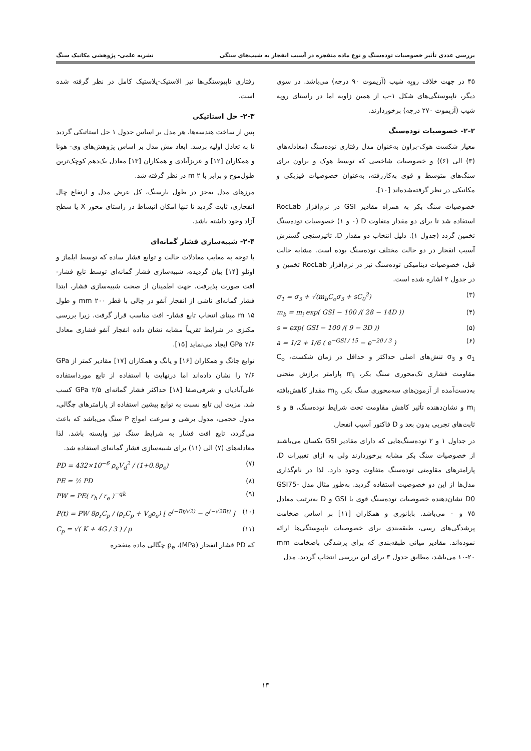بررسی عددی تأثیر خصوصیات توده‌سنگ و نوع ماده منفجره در آسیب انفجار به شیب‌های سنگی نشریه علمی- پژوهشی مکانیک سنگ
۴۵ در جهت خلاف رویِه شیب (آزیموت ۹۰ درجه) می‌باشد. در سوی دیگر، ناپیوستگی‌های شکل ۱-ب از همین زاویه اما در راستای رویِه شیب (آزیموت ۲۷۰ درجه) برخوردارند.
۲-۲- خصوصیات توده‌سنگ
معیار شکست هوک-براون به‌عنوان مدل رفتاری توده‌سنگ (معادله‌های (۳) الی (۶)) و خصوصیات شاخصی که توسط هوک و براون برای سنگ‌های متوسط و قوی به‌کاررفته، به‌عنوان خصوصیات فیزیکی و مکانیکی در نظر گرفته‌شده‌اند [۱۰].
خصوصیات سنگ بکر به همراه مقادیر GSI در نرم‌افزار RocLab استفاده شد تا برای دو مقدار متفاوت D (۰ و ۱) خصوصیات توده‌سنگ تخمین گردد (جدول ۱). دلیل انتخاب دو مقدار D، تاثیرسنجی گسترش آسیب انفجار در دو حالت مختلف توده‌سنگ بوده است. مشابه حالت قبل، خصوصیات دینامیکی توده‌سنگ نیز در نرم‌افزار RocLab تخمین و در جدول ۲ اشاره شده است.
σ<sub>1</sub> = σ<sub>3</sub> + √(m<sub>b</sub>C<sub>o</sub>σ<sub>3</sub> + sC<sub>0</sub><sup>2</sup>) (۳)
m<sub>b</sub> = m<sub>i</sub> exp( GSI − 100 /( 28 − 14D )) (۴)
s = exp( GSI − 100 /( 9 − 3D )) (۵)
a = 1/2 + 1/6 ( e<sup>−GSI / 15</sup> − e<sup>−20 / 3</sup> ) (۶)
σ<sub>1</sub> و σ<sub>3</sub> تنش‌های اصلی حداکثر و حداقل در زمان شکست، C<sub>o</sub> مقاومت فشاری تک‌محوری سنگ بکر، m<sub>i</sub> پارامتر برازش منحنی به‌دست‌آمده از آزمون‌های سه‌محوری سنگ بکر، m<sub>b</sub> مقدار کاهش‌یافته m<sub>i</sub> و نشان‌دهنده تأثیر کاهش مقاومت تحت شرایط توده‌سنگ، a و s ثابت‌های تجربی بدون بعد و D فاکتور آسیب انفجار.
در جداول ۱ و ۲ توده‌سنگ‌هایی که دارای مقادیر GSI یکسان می‌باشند از خصوصیات سنگ بکر مشابه برخوردارند ولی به ازای تغییرات D، پارامترهای مقاومتی توده‌سنگ متفاوت وجود دارد. لذا در نام‌گذاری مدل‌ها از این دو خصوصیت استفاده گردید. به‌طور مثال مدل GSI75-D0 نشان‌دهنده خصوصیات توده‌سنگ قوی با GSI و D به‌ترتیب معادل ۷۵ و ۰ می‌باشد. بابانوری و همکاران [۱۱] بر اساس ضخامت پرشدگی‌های رسی، طبقه‌بندی برای خصوصیات ناپیوستگی‌ها ارائه نموده‌اند. مقادیر میانی طبقه‌بندی که برای پرشدگی باضخامت mm ۱۰-۲۰ می‌باشد، مطابق جدول ۳ برای این بررسی انتخاب گردید. مدل
رفتاری ناپیوستگی‌ها نیز الاستیک-پلاستیک کامل در نظر گرفته شده است.
۲-۳- حل استاتیکی
پس از ساخت هندسه‌ها، هر مدل بر اساس جدول ۱ حل استاتیکی گردید تا به تعادل اولیه برسد. ابعاد مش مدل بر اساس پژوهش‌های وی- هونا و همکاران [۱۲] و عزیزآبادی و همکاران [۱۳] معادل یک‌دهم کوچک‌ترین طول‌موج و برابر با m ۲ در نظر گرفته شد.
مرزهای مدل به‌جز در طول بارسنگ، کل عرض مدل و ارتفاع چال انفجاری، ثابت گردید تا تنها امکان انبساط در راستای محور X یا سطح آزاد وجود داشته باشد.
۲-۴- شبیه‌سازی فشار گمانه‌ای
با توجه به معایب معادلات حالت و توابع فشار ساده که توسط ایلماز و اونلو [۱۴] بیان گردیده، شبیه‌سازی فشار گمانه‌ای توسط تابع فشار- افت صورت پذیرفت. جهت اطمینان از صحت شبیه‌سازی فشار، ابتدا فشار گمانه‌ای ناشی از انفجار آنفو در چالی با قطر mm ۲۰۰ و طول m ۱۵ مبنای انتخاب تابع فشار- افت مناسب قرار گرفت. زیرا بررسی مکنزی در شرایط تقریباً مشابه نشان داده انفجار آنفو فشاری معادل GPa ۲/۶ ایجاد می‌نماید [۱۵].
توابع جانگ و همکاران [۱۶] و یانگ و همکاران [۱۷] مقادیر کمتر از GPa ۲/۶ را نشان داده‌اند اما درنهایت با استفاده از تابع مورداستفاده علی‌آبادیان و شرفی‌صفا [۱۸] حداکثر فشار گمانه‌ای GPa ۲/۵ کسب شد. مزیت این تابع نسبت به توابع پیشین استفاده از پارامترهای چگالی، مدول حجمی، مدول برشی و سرعت امواج P سنگ می‌باشد که باعث می‌گردد، تابع افت فشار به شرایط سنگ نیز وابسته باشد. لذا معادله‌های (۷) الی (۱۱) برای شبیه‌سازی فشار گمانه‌ای استفاده شد.
PD = 432×10<sup>−6</sup> ρ<sub>e</sub>V<sub>d</sub><sup>2</sup> / (1+0.8ρ<sub>e</sub>) (۷)
PE = ½ PD (۸)
PW = PE( r<sub>h</sub> / r<sub>e</sub> )<sup>−qk</sup> (۹)
P(t) = PW 8ρ<sub>r</sub>C<sub>p</sub> / (ρ<sub>r</sub>C<sub>p</sub> + V<sub>d</sub>ρ<sub>e</sub>) [ e<sup>(−Bt/√2)</sup> − e<sup>(−√2Bt)</sup> ] (۱۰)
C<sub>p</sub> = √( K + 4G / 3 ) / ρ (۱۱)
که PD فشار انفجار (MPa)، ρ<sub>e</sub> چگالی ماده منفجره
۱۳